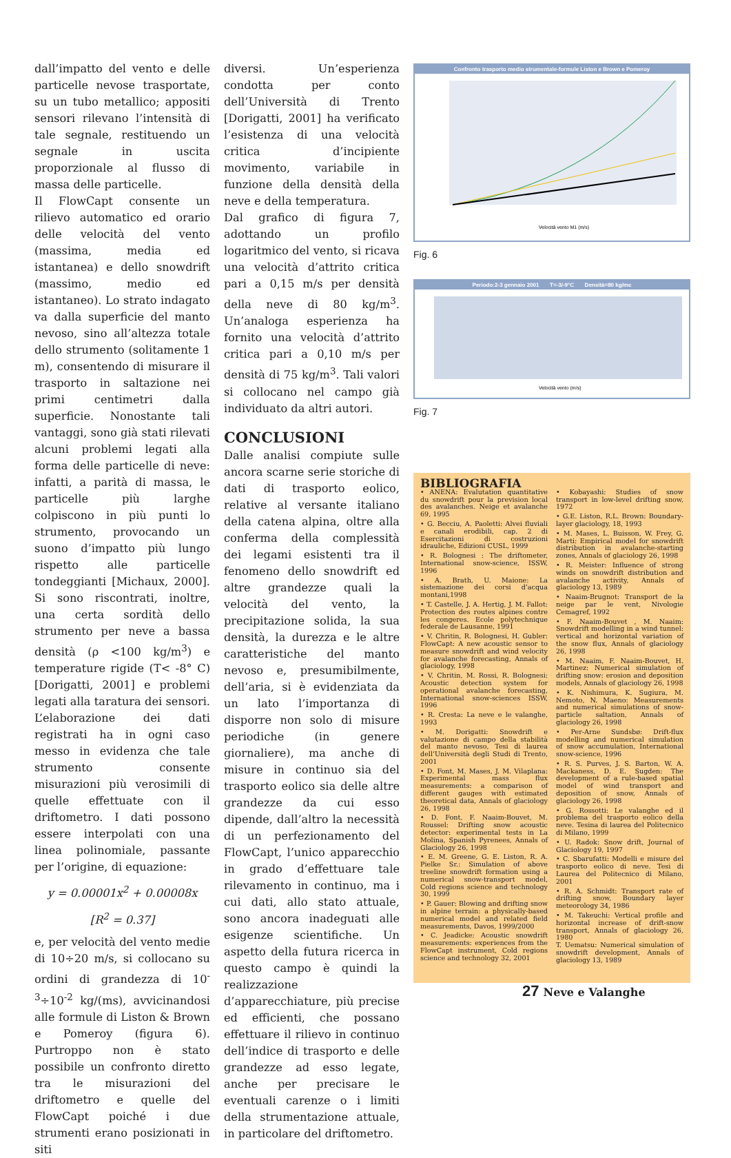dall’impatto del vento e delle particelle nevose trasportate, su un tubo metallico; appositi sensori rilevano l’intensità di tale segnale, restituendo un segnale in uscita proporzionale al flusso di massa delle particelle.
Il FlowCapt consente un rilievo automatico ed orario delle velocità del vento (massima, media ed istantanea) e dello snowdrift (massimo, medio ed istantaneo). Lo strato indagato va dalla superficie del manto nevoso, sino all’altezza totale dello strumento (solitamente 1 m), consentendo di misurare il trasporto in saltazione nei primi centimetri dalla superficie. Nonostante tali vantaggi, sono già stati rilevati alcuni problemi legati alla forma delle particelle di neve: infatti, a parità di massa, le particelle più larghe colpiscono in più punti lo strumento, provocando un suono d’impatto più lungo rispetto alle particelle tondeggianti [Michaux, 2000]. Si sono riscontrati, inoltre, una certa sordità dello strumento per neve a bassa densità (ρ <100 kg/m<sup>3</sup>) e temperature rigide (T< -8° C) [Dorigatti, 2001] e problemi legati alla taratura dei sensori. L’elaborazione dei dati registrati ha in ogni caso messo in evidenza che tale strumento consente misurazioni più verosimili di quelle effettuate con il driftometro. I dati possono essere interpolati con una linea polinomiale, passante per l’origine, di equazione:
y = 0.00001x<sup>2</sup> + 0.00008x
[R<sup>2</sup> = 0.37]
e, per velocità del vento medie di 10÷20 m/s, si collocano su ordini di grandezza di 10<sup>-3</sup>÷10<sup>-2</sup> kg/(ms), avvicinandosi alle formule di Liston & Brown e Pomeroy (figura 6). Purtroppo non è stato possibile un confronto diretto tra le misurazioni del driftometro e quelle del FlowCapt poiché i due strumenti erano posizionati in siti
diversi. Un’esperienza condotta per conto dell’Università di Trento [Dorigatti, 2001] ha verificato l’esistenza di una velocità critica d’incipiente movimento, variabile in funzione della densità della neve e della temperatura.
Dal grafico di figura 7, adottando un profilo logaritmico del vento, si ricava una velocità d’attrito critica pari a 0,15 m/s per densità della neve di 80 kg/m<sup>3</sup>. Un’analoga esperienza ha fornito una velocità d’attrito critica pari a 0,10 m/s per densità di 75 kg/m<sup>3</sup>. Tali valori si collocano nel campo già individuato da altri autori.
CONCLUSIONI
Dalle analisi compiute sulle ancora scarne serie storiche di dati di trasporto eolico, relative al versante italiano della catena alpina, oltre alla conferma della complessità dei legami esistenti tra il fenomeno dello snowdrift ed altre grandezze quali la velocità del vento, la precipitazione solida, la sua densità, la durezza e le altre caratteristiche del manto nevoso e, presumibilmente, dell’aria, si è evidenziata da un lato l’importanza di disporre non solo di misure periodiche (in genere giornaliere), ma anche di misure in continuo sia del trasporto eolico sia delle altre grandezze da cui esso dipende, dall’altro la necessità di un perfezionamento del FlowCapt, l’unico apparecchio in grado d’effettuare tale rilevamento in continuo, ma i cui dati, allo stato attuale, sono ancora inadeguati alle esigenze scientifiche. Un aspetto della futura ricerca in questo campo è quindi la realizzazione d’apparecchiature, più precise ed efficienti, che possano effettuare il rilievo in continuo dell’indice di trasporto e delle grandezze ad esso legate, anche per precisare le eventuali carenze o i limiti della strumentazione attuale, in particolare del driftometro.
Confronto trasporto medio strumentale-formule Liston e Brown e Pomeroy
Velocità vento M1 (m/s)
Fig. 6
Periodo:2-3 gennaio 2001 T=-3/-9°C Densità=80 kg/mc
Velocità vento (m/s)
Fig. 7
BIBLIOGRAFIA
• ANENA: Evalutation quantitative du snowdrift pour la prevision local des avalanches. Neige et avalanche 69, 1995
• G. Becciu, A. Paoletti: Alvei fluviali e canali erodibili, cap. 2 di Esercitazioni di costruzioni idrauliche, Edizioni CUSL, 1999
• R. Bolognesi : The driftometer, International snow-science, ISSW, 1996
• A. Brath, U. Maione: La sistemazione dei corsi d’acqua montani,1998
• T. Castelle, J. A. Hertig, J. M. Fallot: Protection des routes alpines contre les congeres. Ecole polytechnique federale de Lausanne, 1991
• V. Chritin, R. Bolognesi, H. Gubler: FlowCapt: A new acoustic sensor to measure snowdrift and wind velocity for avalanche forecasting, Annals of glaciology, 1998
• V. Chritin, M. Rossi, R. Bolognesi: Acoustic detection system for operational avalanche forecasting, International snow-sciences ISSW, 1996
• R. Cresta: La neve e le valanghe, 1993
• M. Dorigatti: Snowdrift e valutazione di campo della stabilità del manto nevoso, Tesi di laurea dell’Università degli Studi di Trento, 2001
• D. Font, M. Mases, J. M. Vilaplana: Experimental mass flux measurements: a comparison of different gauges with estimated theoretical data, Annals of glaciology 26, 1998
• D. Font, F. Naaim-Bouvet, M. Roussel: Drifting snow acoustic detector: experimental tests in La Molina, Spanish Pyrenees, Annals of Glaciology 26, 1998
• E. M. Greene, G. E. Liston, R. A. Pielke Sr.: Simulation of above treeline snowdrift formation using a numerical snow-transport model, Cold regions science and technology 30, 1999
• P. Gauer: Blowing and drifting snow in alpine terrain: a physically-based numerical model and related field measurements, Davos, 1999/2000
• C. Jeadicke: Acoustic snowdrift measurements: experiences from the FlowCapt instrument, Cold regions science and technology 32, 2001
• Kobayashi: Studies of snow transport in low-level drifting snow, 1972
• G.E. Liston, R.L. Brown: Boundary-layer glaciology, 18, 1993
• M. Mases, L. Buisson, W. Frey, G. Marti: Empirical model for snowdrift distribution in avalanche-starting zones, Annals of glaciology 26, 1998
• R. Meister: Influence of strong winds on snowdrift distribution and avalanche activity, Annals of glaciology 13, 1989
• Naaim-Brugnot: Transport de la neige par le vent, Nivologie Cemagref, 1992
• F. Naaim-Bouvet , M. Naaim: Snowdrift modelling in a wind tunnel: vertical and horizontal variation of the snow flux, Annals of glaciology 26, 1998
• M. Naaim, F. Naaim-Bouvet, H. Martinez: Numerical simulation of drifting snow: erosion and deposition models, Annals of glaciology 26, 1998
• K. Nishimura, K. Sugiura, M. Nemoto, N. Maeno: Measurements and numerical simulations of snow-particle saltation, Annals of glaciology 26, 1998
• Per-Arne Sundsbø: Drift-flux modelling and numerical simulation of snow accumulation, International snow-science, 1996
• R. S. Purves, J. S. Barton, W. A. Mackaness, D. E. Sugden: The development of a rule-based spatial model of wind transport and deposition of snow, Annals of glaciology 26, 1998
• G. Rossotti: Le valanghe ed il problema del trasporto eolico della neve. Tesina di laurea del Politecnico di Milano, 1999
• U. Radok: Snow drift, Journal of Glaciology 19, 1997
• C. Sbarufatti: Modelli e misure del trasporto eolico di neve. Tesi di Laurea del Politecnico di Milano, 2001
• R. A. Schmidt: Transport rate of drifting snow, Boundary layer meteorology 34, 1986
• M. Takeuchi: Vertical profile and horizontal increase of drift-snow transport, Annals of glaciology 26, 1980
T. Uematsu: Numerical simulation of snowdrift development, Annals of glaciology 13, 1989
27 Neve e Valanghe